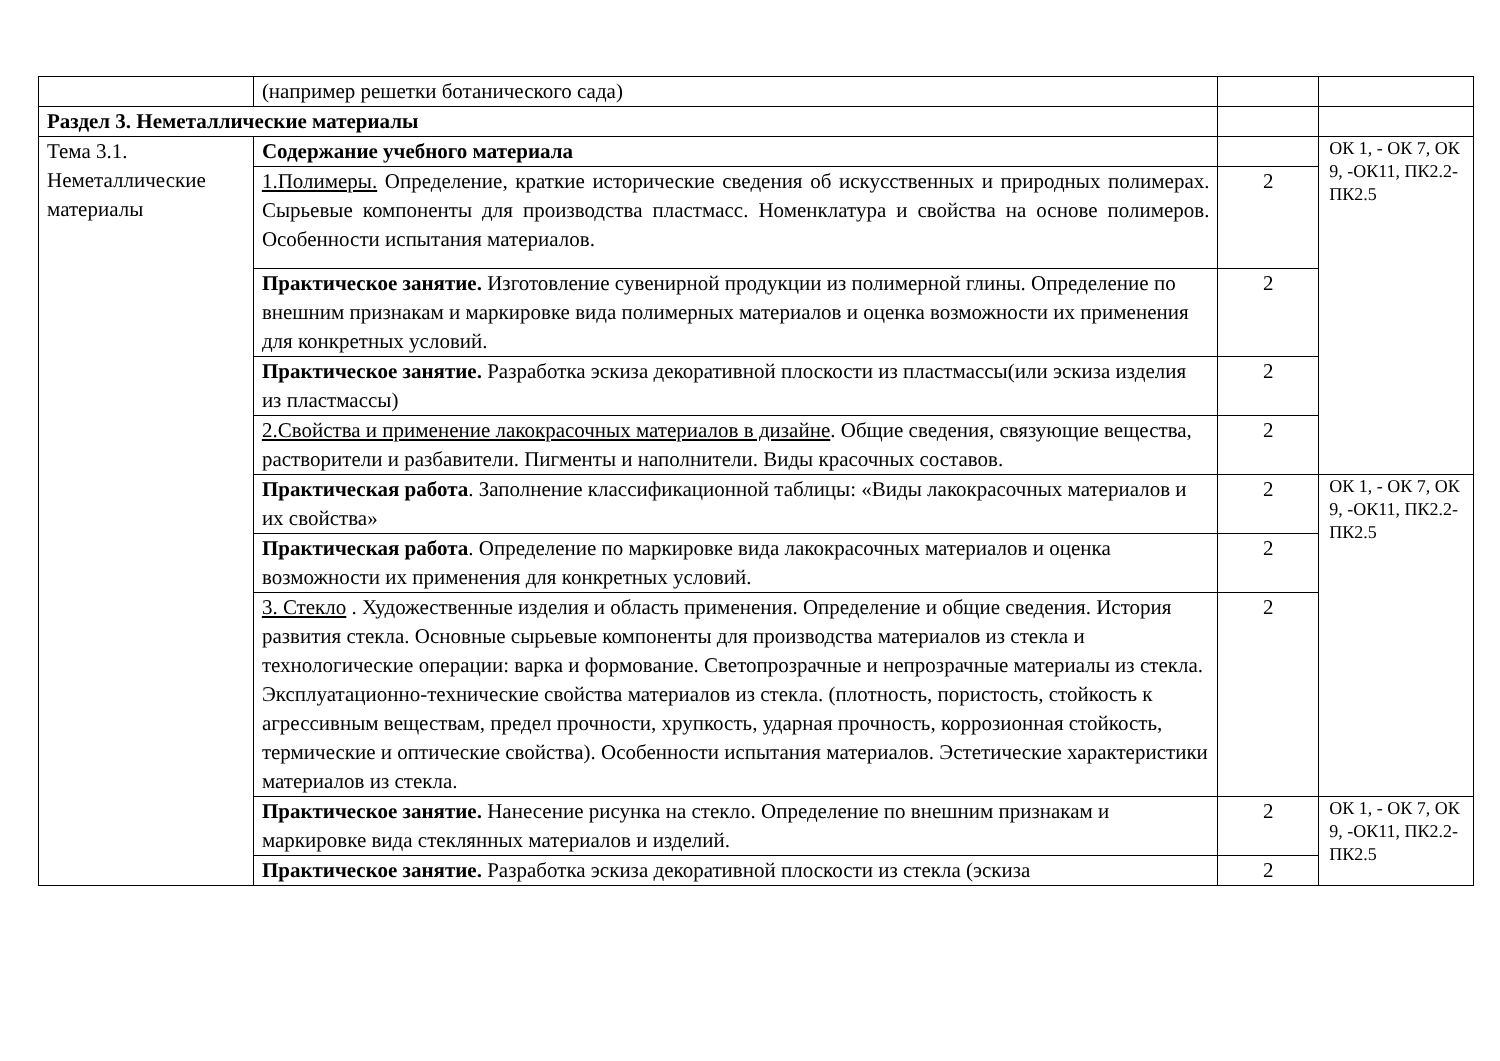| | (например решетки ботанического сада) | | |
| Раздел 3. Неметаллические материалы | | | |
| Тема 3.1. Неметаллические материалы | Содержание учебного материала | | ОК 1, - ОК 7, ОК 9, -ОК11, ПК2.2- ПК2.5 |
| | 1.Полимеры. Определение, краткие исторические сведения об искусственных и природных полимерах. Сырьевые компоненты для производства пластмасс. Номенклатура и свойства на основе полимеров. Особенности испытания материалов. | 2 | |
| | Практическое занятие. Изготовление сувенирной продукции из полимерной глины. Определение по внешним признакам и маркировке вида полимерных материалов и оценка возможности их применения для конкретных условий. | 2 | |
| | Практическое занятие. Разработка эскиза декоративной плоскости из пластмассы(или эскиза изделия из пластмассы) | 2 | |
| | 2.Свойства и применение лакокрасочных материалов в дизайне . Общие сведения, связующие вещества, растворители и разбавители. Пигменты и наполнители. Виды красочных составов. | 2 | |
| | Практическая работа . Заполнение классификационной таблицы: «Виды лакокрасочных материалов и их свойства» | 2 | ОК 1, - ОК 7, ОК 9, -ОК11, ПК2.2- ПК2.5 |
| | Практическая работа . Определение по маркировке вида лакокрасочных материалов и оценка возможности их применения для конкретных условий. | 2 | |
| | 3. Стекло . Художественные изделия и область применения. Определение и общие сведения. История развития стекла. Основные сырьевые компоненты для производства материалов из стекла и технологические операции: варка и формование. Светопрозрачные и непрозрачные материалы из стекла. Эксплуатационно-технические свойства материалов из стекла. (плотность, пористость, стойкость к агрессивным веществам, предел прочности, хрупкость, ударная прочность, коррозионная стойкость, термические и оптические свойства). Особенности испытания материалов. Эстетические характеристики материалов из стекла. | 2 | |
| | Практическое занятие. Нанесение рисунка на стекло. Определение по внешним признакам и маркировке вида стеклянных материалов и изделий. | 2 | ОК 1, - ОК 7, ОК 9, -ОК11, ПК2.2- ПК2.5 |
| | Практическое занятие. Разработка эскиза декоративной плоскости из стекла (эскиза | 2 | |